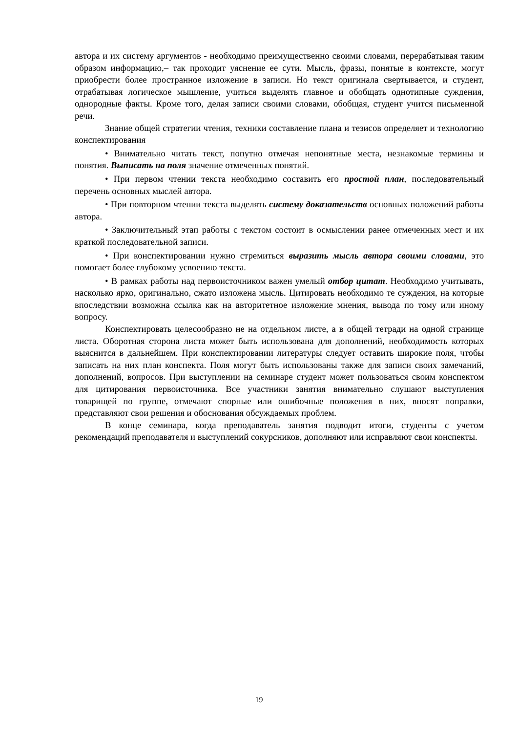автора и их систему аргументов - необходимо преимущественно своими словами, перерабатывая таким образом информацию,– так проходит уяснение ее сути. Мысль, фразы, понятые в контексте, могут приобрести более пространное изложение в записи. Но текст оригинала свертывается, и студент, отрабатывая логическое мышление, учиться выделять главное и обобщать однотипные суждения, однородные факты. Кроме того, делая записи своими словами, обобщая, студент учится письменной речи.
Знание общей стратегии чтения, техники составление плана и тезисов определяет и технологию конспектирования
• Внимательно читать текст, попутно отмечая непонятные места, незнакомые термины и понятия. Выписать на поля значение отмеченных понятий.
• При первом чтении текста необходимо составить его простой план, последовательный перечень основных мыслей автора.
• При повторном чтении текста выделять систему доказательств основных положений работы автора.
• Заключительный этап работы с текстом состоит в осмыслении ранее отмеченных мест и их краткой последовательной записи.
• При конспектировании нужно стремиться выразить мысль автора своими словами, это помогает более глубокому усвоению текста.
• В рамках работы над первоисточником важен умелый отбор цитат. Необходимо учитывать, насколько ярко, оригинально, сжато изложена мысль. Цитировать необходимо те суждения, на которые впоследствии возможна ссылка как на авторитетное изложение мнения, вывода по тому или иному вопросу.
Конспектировать целесообразно не на отдельном листе, а в общей тетради на одной странице листа. Оборотная сторона листа может быть использована для дополнений, необходимость которых выяснится в дальнейшем. При конспектировании литературы следует оставить широкие поля, чтобы записать на них план конспекта. Поля могут быть использованы также для записи своих замечаний, дополнений, вопросов. При выступлении на семинаре студент может пользоваться своим конспектом для цитирования первоисточника. Все участники занятия внимательно слушают выступления товарищей по группе, отмечают спорные или ошибочные положения в них, вносят поправки, представляют свои решения и обоснования обсуждаемых проблем.
В конце семинара, когда преподаватель занятия подводит итоги, студенты с учетом рекомендаций преподавателя и выступлений сокурсников, дополняют или исправляют свои конспекты.
19